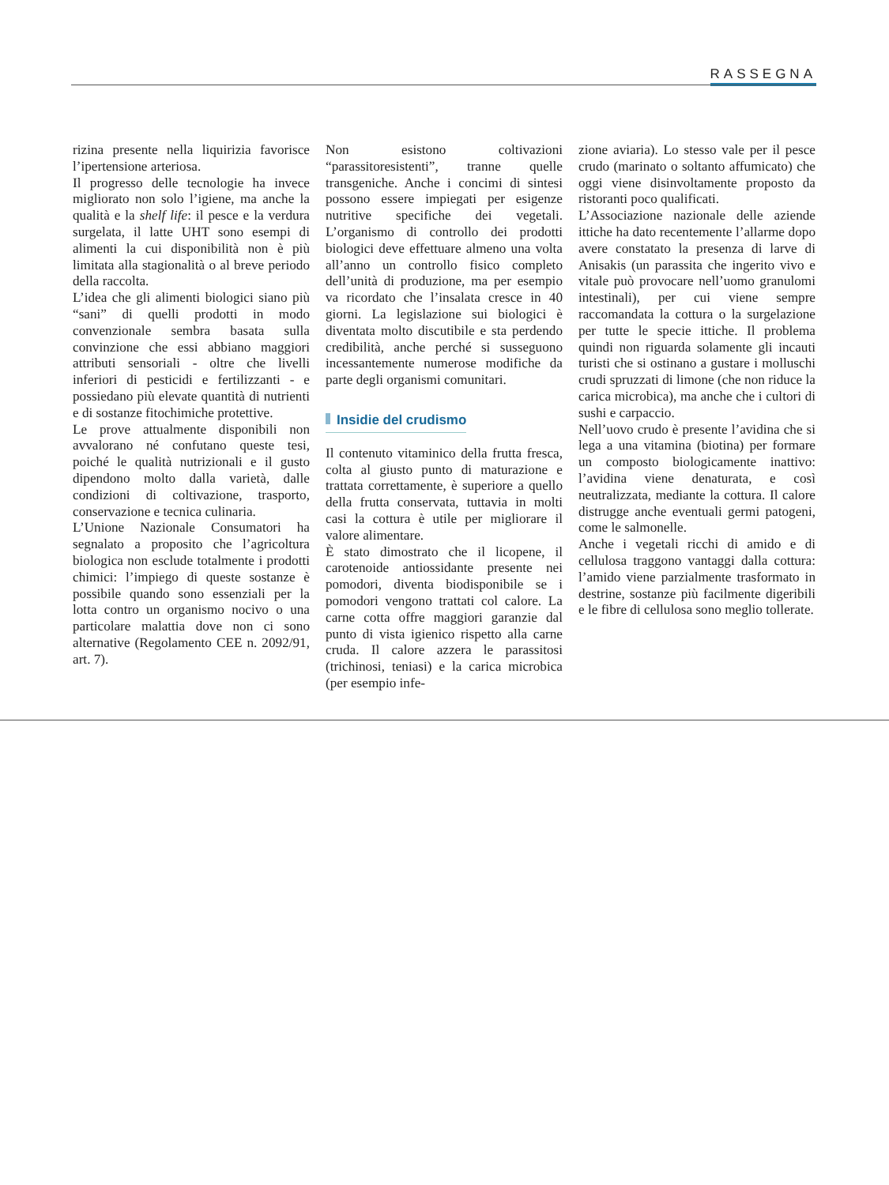RASSEGNA
rizina presente nella liquirizia favorisce l’ipertensione arteriosa.
Il progresso delle tecnologie ha invece migliorato non solo l’igiene, ma anche la qualità e la shelf life: il pesce e la verdura surgelata, il latte UHT sono esempi di alimenti la cui disponibilità non è più limitata alla stagionalità o al breve periodo della raccolta.
L’idea che gli alimenti biologici siano più “sani” di quelli prodotti in modo convenzionale sembra basata sulla convinzione che essi abbiano maggiori attributi sensoriali - oltre che livelli inferiori di pesticidi e fertilizzanti - e possiedano più elevate quantità di nutrienti e di sostanze fitochimiche protettive.
Le prove attualmente disponibili non avvalorano né confutano queste tesi, poiché le qualità nutrizionali e il gusto dipendono molto dalla varietà, dalle condizioni di coltivazione, trasporto, conservazione e tecnica culinaria.
L’Unione Nazionale Consumatori ha segnalato a proposito che l’agricoltura biologica non esclude totalmente i prodotti chimici: l’impiego di queste sostanze è possibile quando sono essenziali per la lotta contro un organismo nocivo o una particolare malattia dove non ci sono alternative (Regolamento CEE n. 2092/91, art. 7).
Non esistono coltivazioni “parassitoresistenti”, tranne quelle transgeniche. Anche i concimi di sintesi possono essere impiegati per esigenze nutritive specifiche dei vegetali. L’organismo di controllo dei prodotti biologici deve effettuare almeno una volta all’anno un controllo fisico completo dell’unità di produzione, ma per esempio va ricordato che l’insalata cresce in 40 giorni. La legislazione sui biologici è diventata molto discutibile e sta perdendo credibilità, anche perché si susseguono incessantemente numerose modifiche da parte degli organismi comunitari.
Insidie del crudismo
Il contenuto vitaminico della frutta fresca, colta al giusto punto di maturazione e trattata correttamente, è superiore a quello della frutta conservata, tuttavia in molti casi la cottura è utile per migliorare il valore alimentare.
È stato dimostrato che il licopene, il carotenoide antiossidante presente nei pomodori, diventa biodisponibile se i pomodori vengono trattati col calore. La carne cotta offre maggiori garanzie dal punto di vista igienico rispetto alla carne cruda. Il calore azzera le parassitosi (trichinosi, teniasi) e la carica microbica (per esempio infe-
zione aviaria). Lo stesso vale per il pesce crudo (marinato o soltanto affumicato) che oggi viene disinvoltamente proposto da ristoranti poco qualificati.
L’Associazione nazionale delle aziende ittiche ha dato recentemente l’allarme dopo avere constatato la presenza di larve di Anisakis (un parassita che ingerito vivo e vitale può provocare nell’uomo granulomi intestinali), per cui viene sempre raccomandata la cottura o la surgelazione per tutte le specie ittiche. Il problema quindi non riguarda solamente gli incauti turisti che si ostinano a gustare i molluschi crudi spruzzati di limone (che non riduce la carica microbica), ma anche che i cultori di sushi e carpaccio.
Nell’uovo crudo è presente l’avidina che si lega a una vitamina (biotina) per formare un composto biologicamente inattivo: l’avidina viene denaturata, e così neutralizzata, mediante la cottura. Il calore distrugge anche eventuali germi patogeni, come le salmonelle.
Anche i vegetali ricchi di amido e di cellulosa traggono vantaggi dalla cottura: l’amido viene parzialmente trasformato in destrine, sostanze più facilmente digeribili e le fibre di cellulosa sono meglio tollerate.